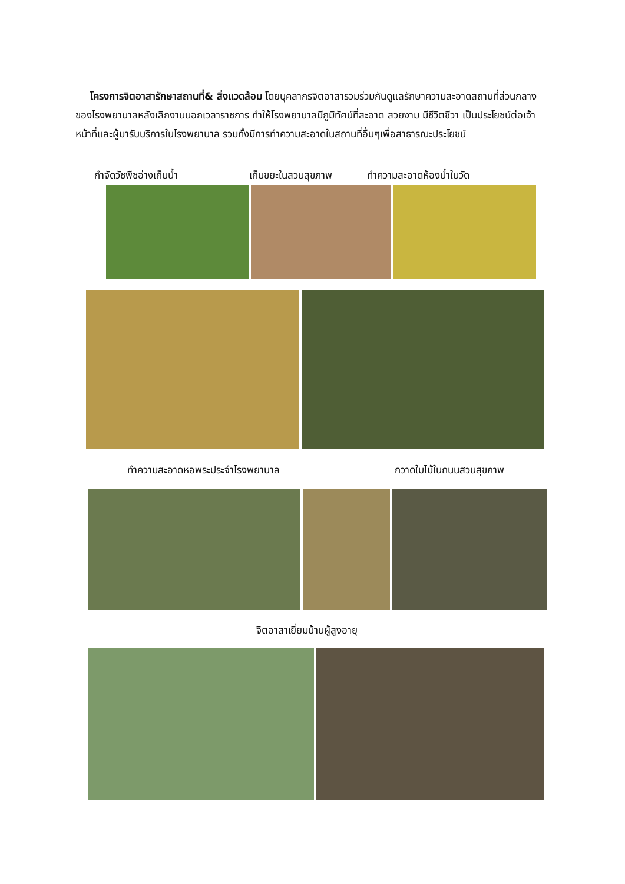โครงการจิตอาสารักษาสถานที่& สิ่งแวดล้อม โดยบุคลากรจิตอาสารวมร่วมกันดูแลรักษาความสะอาดสถานที่ส่วนกลางของโรงพยาบาลหลังเลิกงานนอกเวลาราชการ ทำให้โรงพยาบาลมีภูมิทัศน์ที่สะอาด สวยงาม มีชีวิตชีวา เป็นประโยชน์ต่อเจ้าหน้าที่และผู้มารับบริการในโรงพยาบาล รวมทั้งมีการทำความสะอาดในสถานที่อื่นๆเพื่อสาธารณะประโยชน์
กำจัดวัชพืชอ่างเก็บน้ำ เก็บขยะในสวนสุขภาพ ทำความสะอาดห้องน้ำในวัด
ทำความสะอาดหอพระประจำโรงพยาบาล กวาดใบไม้ในถนนสวนสุขภาพ
จิตอาสาเยี่ยมบ้านผู้สูงอายุ